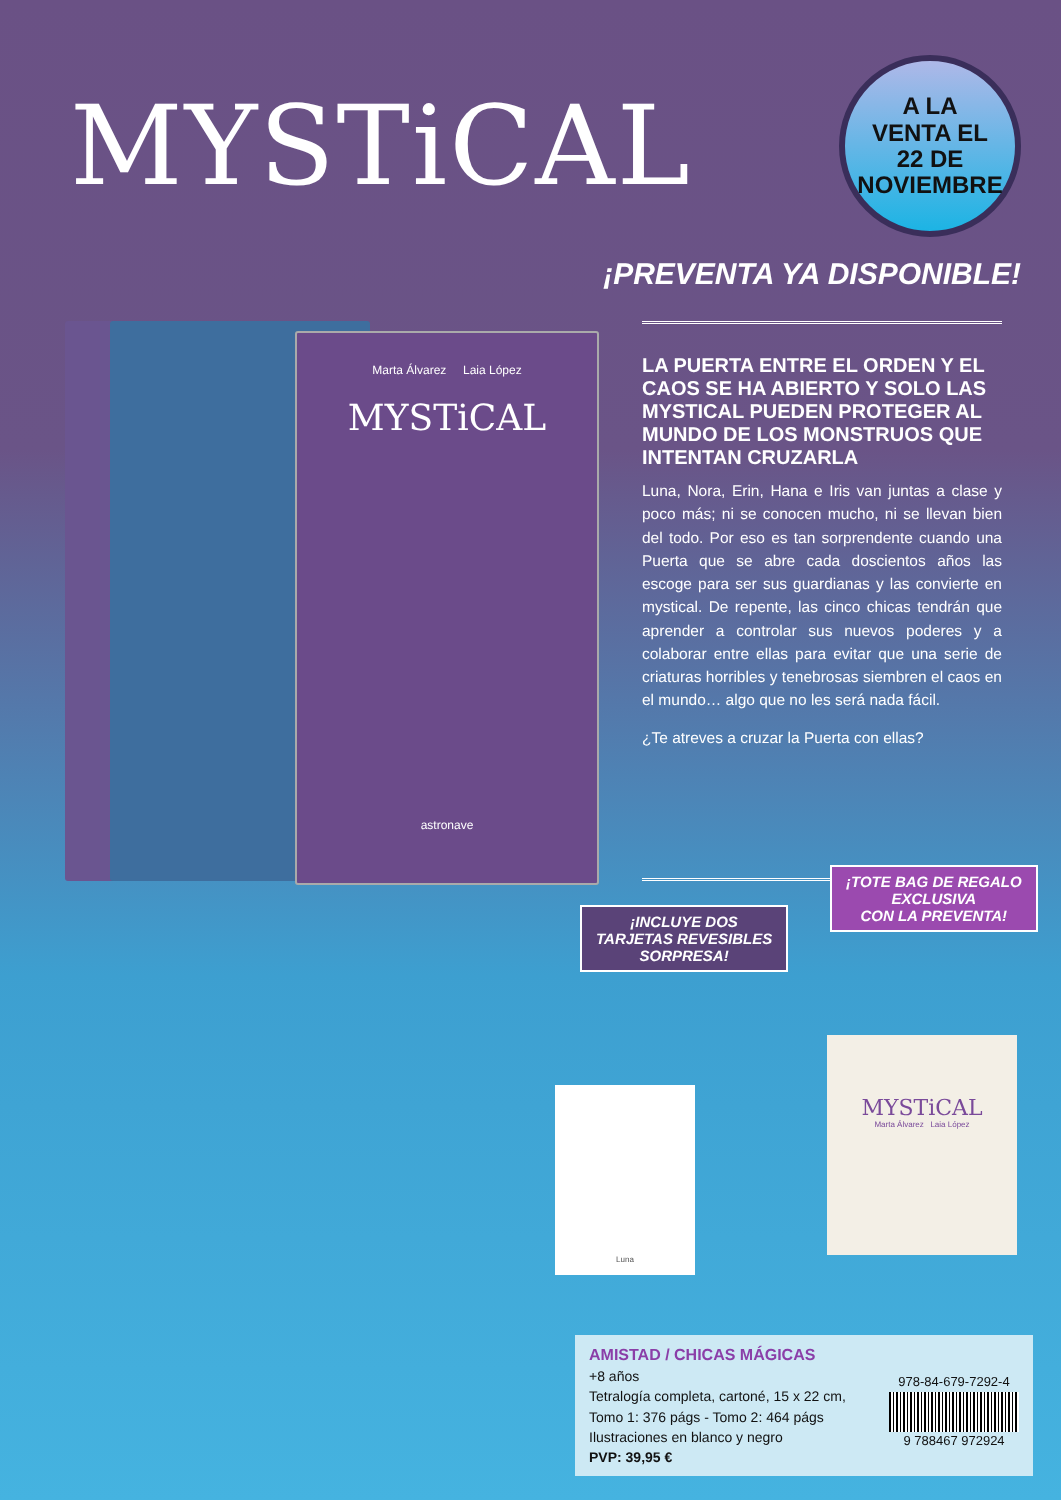MYSTiCAL
A LA
VENTA EL
22 DE
NOVIEMBRE
¡PREVENTA YA DISPONIBLE!
Marta Álvarez Laia López
MYSTiCAL
astronave
LA PUERTA ENTRE EL ORDEN Y EL CAOS SE HA ABIERTO Y SOLO LAS MYSTICAL PUEDEN PROTEGER AL MUNDO DE LOS MONSTRUOS QUE INTENTAN CRUZARLA
Luna, Nora, Erin, Hana e Iris van juntas a clase y poco más; ni se conocen mucho, ni se llevan bien del todo. Por eso es tan sorprendente cuando una Puerta que se abre cada doscientos años las escoge para ser sus guardianas y las convierte en mystical. De repente, las cinco chicas tendrán que aprender a controlar sus nuevos poderes y a colaborar entre ellas para evitar que una serie de criaturas horribles y tenebrosas siembren el caos en el mundo… algo que no les será nada fácil.
¿Te atreves a cruzar la Puerta con ellas?
¡INCLUYE DOS
TARJETAS REVESIBLES
SORPRESA!
¡TOTE BAG DE REGALO
EXCLUSIVA
CON LA PREVENTA!
MYSTiCAL
Marta Álvarez Laia López
Luna
AMISTAD / CHICAS MÁGICAS
+8 años
Tetralogía completa, cartoné, 15 x 22 cm,
Tomo 1: 376 págs - Tomo 2: 464 págs
Ilustraciones en blanco y negro
PVP: 39,95 €
978-84-679-7292-4
9 788467 972924